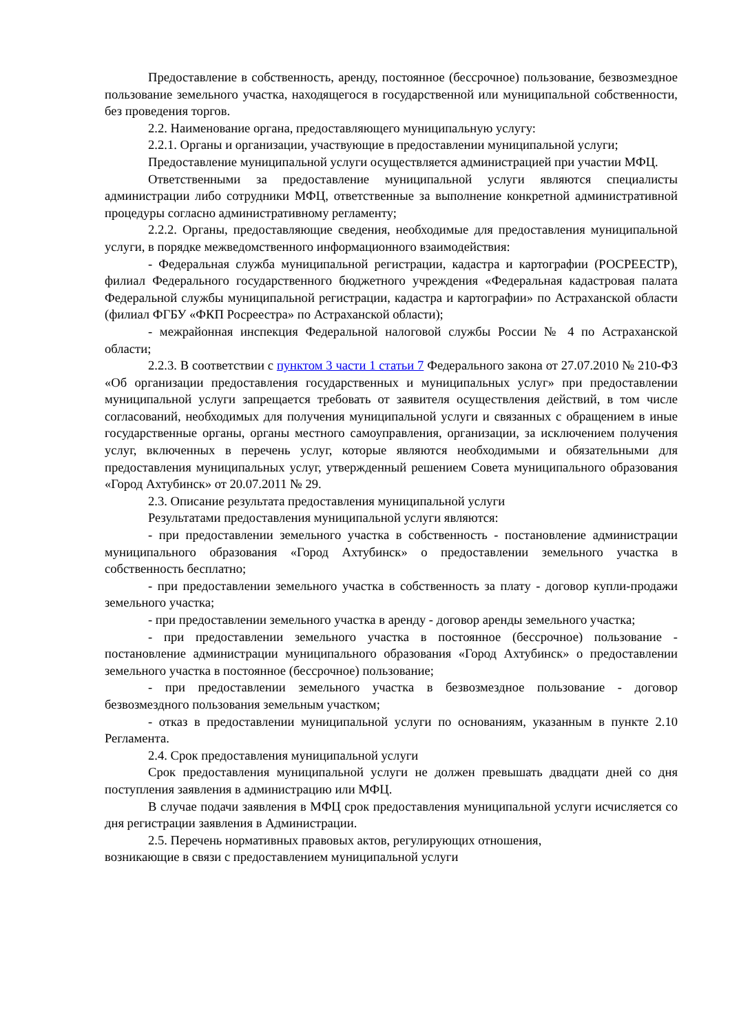Предоставление в собственность, аренду, постоянное (бессрочное) пользование, безвозмездное пользование земельного участка, находящегося в государственной или муниципальной собственности, без проведения торгов.
2.2. Наименование органа, предоставляющего муниципальную услугу:
2.2.1. Органы и организации, участвующие в предоставлении муниципальной услуги;
Предоставление муниципальной услуги осуществляется администрацией при участии МФЦ.
Ответственными за предоставление муниципальной услуги являются специалисты администрации либо сотрудники МФЦ, ответственные за выполнение конкретной административной процедуры согласно административному регламенту;
2.2.2. Органы, предоставляющие сведения, необходимые для предоставления муниципальной услуги, в порядке межведомственного информационного взаимодействия:
- Федеральная служба муниципальной регистрации, кадастра и картографии (РОСРЕЕСТР), филиал Федерального государственного бюджетного учреждения «Федеральная кадастровая палата Федеральной службы муниципальной регистрации, кадастра и картографии» по Астраханской области (филиал ФГБУ «ФКП Росреестра» по Астраханской области);
- межрайонная инспекция Федеральной налоговой службы России № 4 по Астраханской области;
2.2.3. В соответствии с пунктом 3 части 1 статьи 7 Федерального закона от 27.07.2010 № 210-ФЗ «Об организации предоставления государственных и муниципальных услуг» при предоставлении муниципальной услуги запрещается требовать от заявителя осуществления действий, в том числе согласований, необходимых для получения муниципальной услуги и связанных с обращением в иные государственные органы, органы местного самоуправления, организации, за исключением получения услуг, включенных в перечень услуг, которые являются необходимыми и обязательными для предоставления муниципальных услуг, утвержденный решением Совета муниципального образования «Город Ахтубинск» от 20.07.2011 № 29.
2.3. Описание результата предоставления муниципальной услуги
Результатами предоставления муниципальной услуги являются:
- при предоставлении земельного участка в собственность - постановление администрации муниципального образования «Город Ахтубинск» о предоставлении земельного участка в собственность бесплатно;
- при предоставлении земельного участка в собственность за плату - договор купли-продажи земельного участка;
- при предоставлении земельного участка в аренду - договор аренды земельного участка;
- при предоставлении земельного участка в постоянное (бессрочное) пользование - постановление администрации муниципального образования «Город Ахтубинск» о предоставлении земельного участка в постоянное (бессрочное) пользование;
- при предоставлении земельного участка в безвозмездное пользование - договор безвозмездного пользования земельным участком;
- отказ в предоставлении муниципальной услуги по основаниям, указанным в пункте 2.10 Регламента.
2.4. Срок предоставления муниципальной услуги
Срок предоставления муниципальной услуги не должен превышать двадцати дней со дня поступления заявления в администрацию или МФЦ.
В случае подачи заявления в МФЦ срок предоставления муниципальной услуги исчисляется со дня регистрации заявления в Администрации.
2.5. Перечень нормативных правовых актов, регулирующих отношения,
возникающие в связи с предоставлением муниципальной услуги